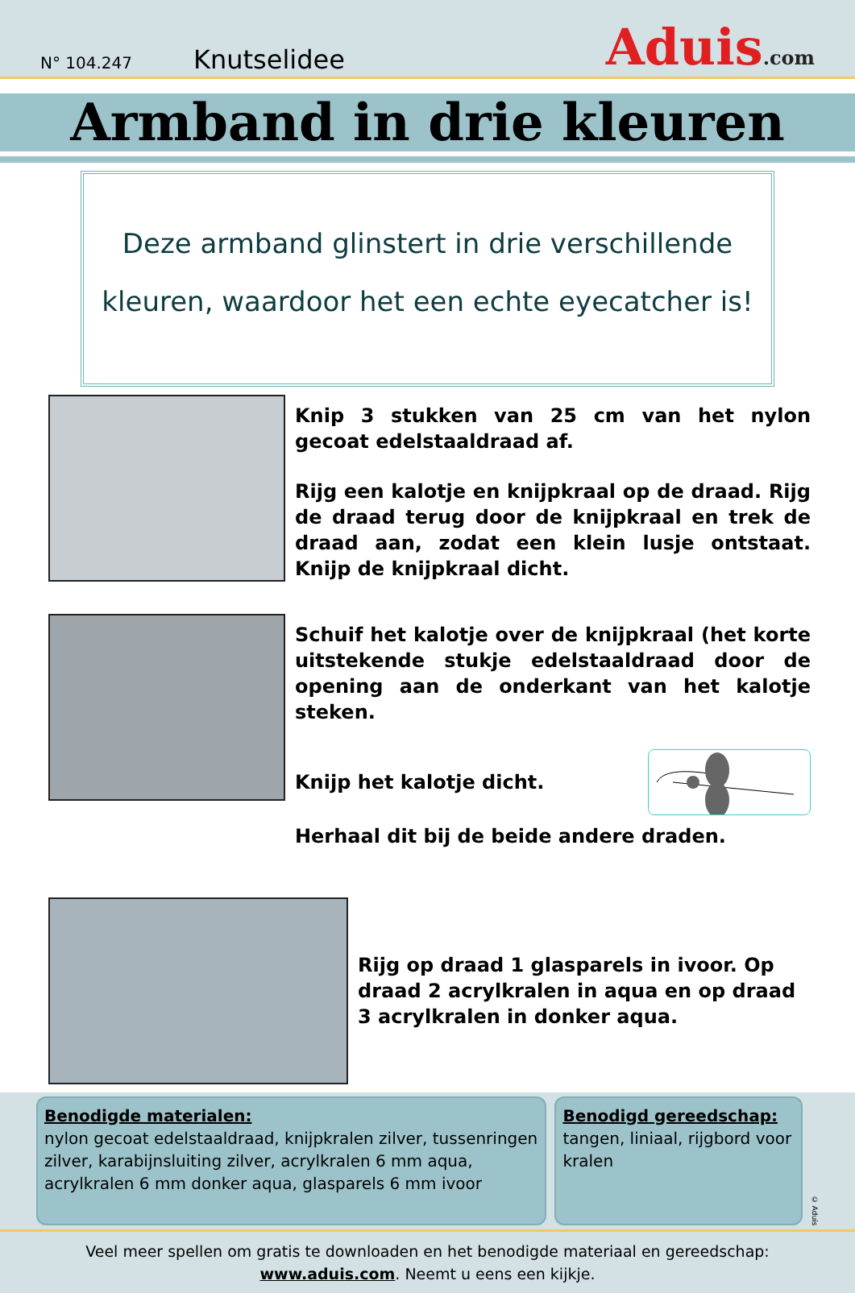N° 104.247
Knutselidee
Aduis.com
Armband in drie kleuren
Deze armband glinstert in drie verschillende kleuren, waardoor het een echte eyecatcher is!
Knip 3 stukken van 25 cm van het nylon gecoat edelstaaldraad af.
Rijg een kalotje en knijpkraal op de draad. Rijg de draad terug door de knijpkraal en trek de draad aan, zodat een klein lusje ontstaat. Knijp de knijpkraal dicht.
Schuif het kalotje over de knijpkraal (het korte uitstekende stukje edelstaaldraad door de opening aan de onderkant van het kalotje steken.
Knijp het kalotje dicht.
Herhaal dit bij de beide andere draden.
Rijg op draad 1 glasparels in ivoor. Op draad 2 acrylkralen in aqua en op draad 3 acrylkralen in donker aqua.
Benodigde materialen:
nylon gecoat edelstaaldraad, knijpkralen zilver, tussenringen zilver, karabijnsluiting zilver, acrylkralen 6 mm aqua, acrylkralen 6 mm donker aqua, glasparels 6 mm ivoor
Benodigd gereedschap:
tangen, liniaal, rijgbord voor kralen
© Aduis
Veel meer spellen om gratis te downloaden en het benodigde materiaal en gereedschap:
www.aduis.com. Neemt u eens een kijkje.